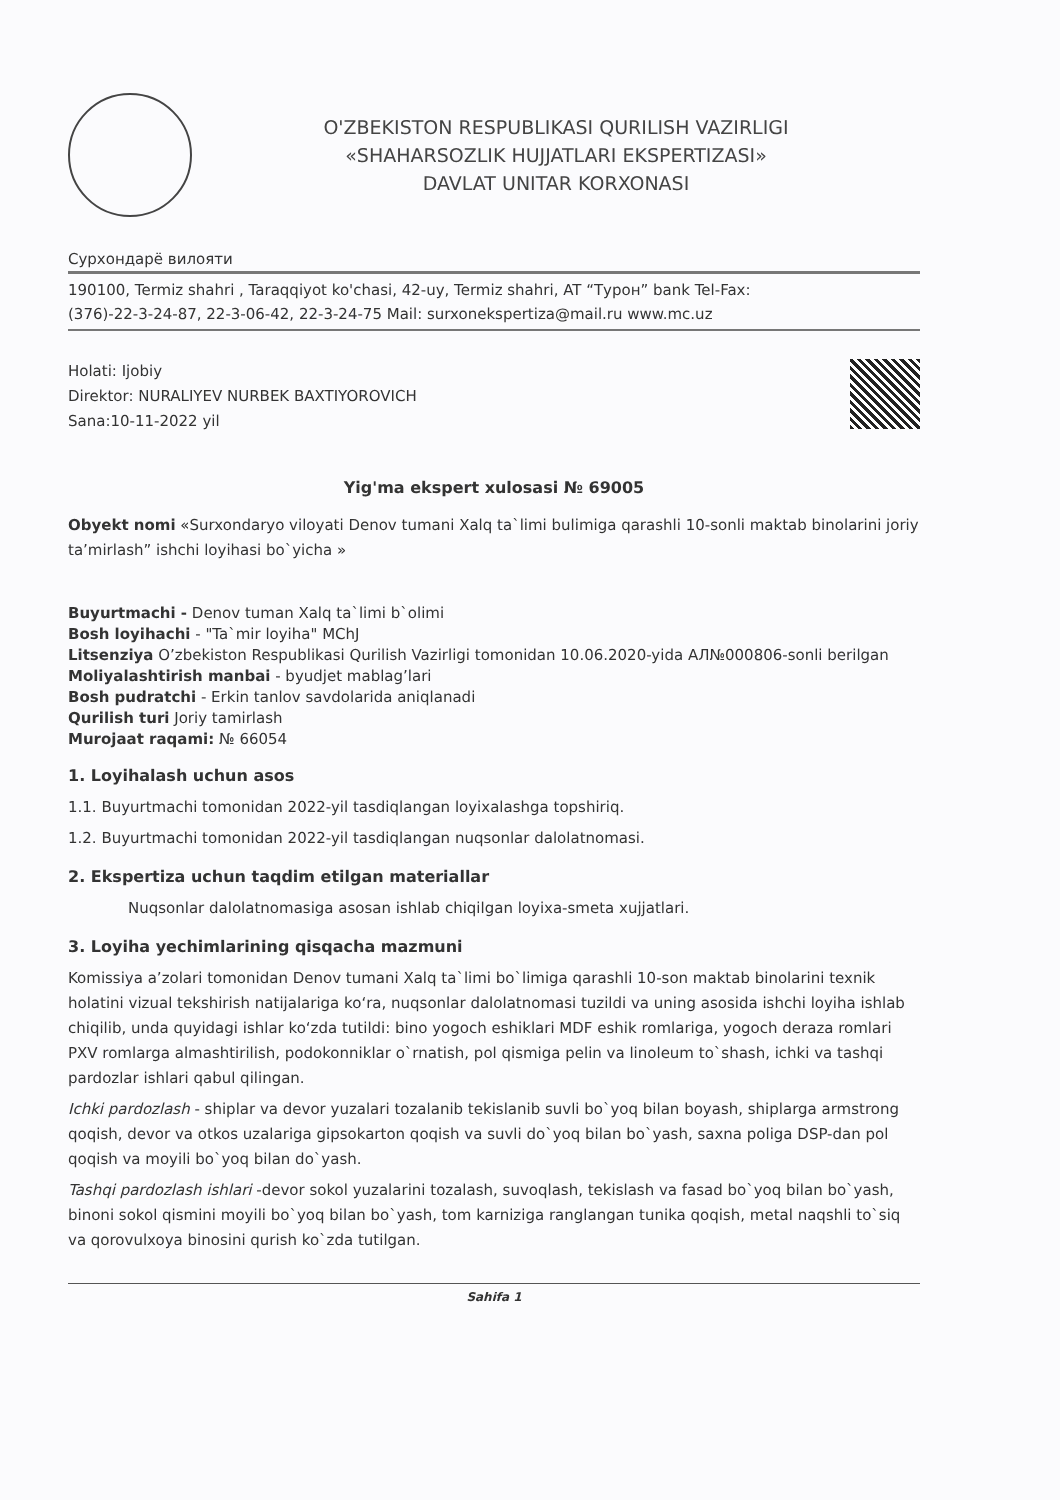O'ZBEKISTON RESPUBLIKASI QURILISH VAZIRLIGI
«SHAHARSOZLIK HUJJATLARI EKSPERTIZASI»
DAVLAT UNITAR KORXONASI
Сурхондарё вилояти
190100, Termiz shahri , Taraqqiyot ko'chasi, 42-uy, Termiz shahri, AT “Турон” bank Tel-Fax:
(376)-22-3-24-87, 22-3-06-42, 22-3-24-75 Mail: surxonekspertiza@mail.ru www.mc.uz
Holati: Ijobiy
Direktor: NURALIYEV NURBEK BAXTIYOROVICH
Sana:10-11-2022 yil
Yig'ma ekspert xulosasi № 69005
Obyekt nomi «Surxondaryo viloyati Denov tumani Xalq ta`limi bulimiga qarashli 10-sonli maktab binolarini joriy ta’mirlash” ishchi loyihasi bo`yicha »
Buyurtmachi - Denov tuman Xalq ta`limi b`olimi
Bosh loyihachi - "Ta`mir loyiha" MChJ
Litsenziya O’zbekiston Respublikasi Qurilish Vazirligi tomonidan 10.06.2020-yida АЛ№000806-sonli berilgan
Moliyalashtirish manbai - byudjet mablag’lari
Bosh pudratchi - Erkin tanlov savdolarida aniqlanadi
Qurilish turi Joriy tamirlash
Murojaat raqami: № 66054
1. Loyihalash uchun asos
1.1. Buyurtmachi tomonidan 2022-yil tasdiqlangan loyixalashga topshiriq.
1.2. Buyurtmachi tomonidan 2022-yil tasdiqlangan nuqsonlar dalolatnomasi.
2. Ekspertiza uchun taqdim etilgan materiallar
Nuqsonlar dalolatnomasiga asosan ishlab chiqilgan loyixa-smeta xujjatlari.
3. Loyiha yechimlarining qisqacha mazmuni
Komissiya a’zolari tomonidan Denov tumani Xalq ta`limi bo`limiga qarashli 10-son maktab binolarini texnik holatini vizual tekshirish natijalariga ko‘ra, nuqsonlar dalolatnomasi tuzildi va uning asosida ishchi loyiha ishlab chiqilib, unda quyidagi ishlar ko‘zda tutildi: bino yogoch eshiklari MDF eshik romlariga, yogoch deraza romlari PXV romlarga almashtirilish, podokonniklar o`rnatish, pol qismiga pelin va linoleum to`shash, ichki va tashqi pardozlar ishlari qabul qilingan.
Ichki pardozlash - shiplar va devor yuzalari tozalanib tekislanib suvli bo`yoq bilan boyash, shiplarga armstrong qoqish, devor va otkos uzalariga gipsokarton qoqish va suvli do`yoq bilan bo`yash, saxna poliga DSP-dan pol qoqish va moyili bo`yoq bilan do`yash.
Tashqi pardozlash ishlari -devor sokol yuzalarini tozalash, suvoqlash, tekislash va fasad bo`yoq bilan bo`yash, binoni sokol qismini moyili bo`yoq bilan bo`yash, tom karniziga ranglangan tunika qoqish, metal naqshli to`siq va qorovulxoya binosini qurish ko`zda tutilgan.
Sahifa 1